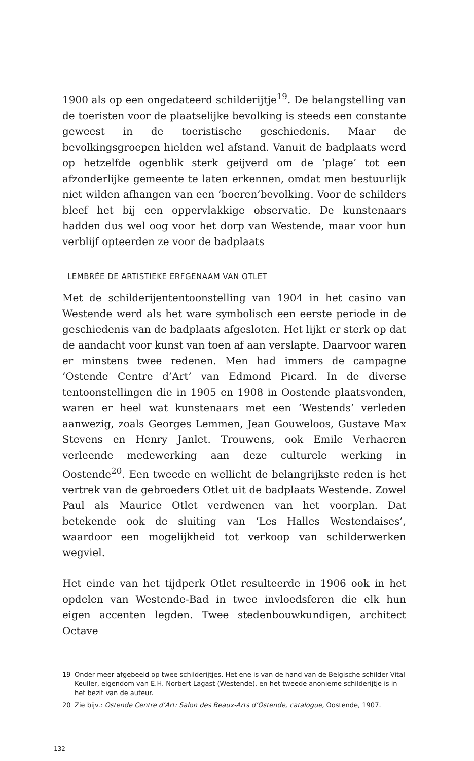1900 als op een ongedateerd schilderijtje<sup>19</sup>. De belangstelling van de toeristen voor de plaatselijke bevolking is steeds een constante geweest in de toeristische geschiedenis. Maar de bevolkingsgroepen hielden wel afstand. Vanuit de badplaats werd op hetzelfde ogenblik sterk geijverd om de ‘plage’ tot een afzonderlijke gemeente te laten erkennen, omdat men bestuurlijk niet wilden afhangen van een ‘boeren’bevolking. Voor de schilders bleef het bij een oppervlakkige observatie. De kunstenaars hadden dus wel oog voor het dorp van Westende, maar voor hun verblijf opteerden ze voor de badplaats
LEMBRÉE DE ARTISTIEKE ERFGENAAM VAN OTLET
Met de schilderijententoonstelling van 1904 in het casino van Westende werd als het ware symbolisch een eerste periode in de geschiedenis van de badplaats afgesloten. Het lijkt er sterk op dat de aandacht voor kunst van toen af aan verslapte. Daarvoor waren er minstens twee redenen. Men had immers de campagne ‘Ostende Centre d’Art’ van Edmond Picard. In de diverse tentoonstellingen die in 1905 en 1908 in Oostende plaatsvonden, waren er heel wat kunstenaars met een ‘Westends’ verleden aanwezig, zoals Georges Lemmen, Jean Gouweloos, Gustave Max Stevens en Henry Janlet. Trouwens, ook Emile Verhaeren verleende medewerking aan deze culturele werking in Oostende<sup>20</sup>. Een tweede en wellicht de belangrijkste reden is het vertrek van de gebroeders Otlet uit de badplaats Westende. Zowel Paul als Maurice Otlet verdwenen van het voorplan. Dat betekende ook de sluiting van ‘Les Halles Westendaises’, waardoor een mogelijkheid tot verkoop van schilderwerken wegviel.
Het einde van het tijdperk Otlet resulteerde in 1906 ook in het opdelen van Westende-Bad in twee invloedsferen die elk hun eigen accenten legden. Twee stedenbouwkundigen, architect Octave
19 Onder meer afgebeeld op twee schilderijtjes. Het ene is van de hand van de Belgische schilder Vital Keuller, eigendom van E.H. Norbert Lagast (Westende), en het tweede anonieme schilderijtje is in het bezit van de auteur.
20 Zie bijv.: Ostende Centre d’Art: Salon des Beaux-Arts d’Ostende, catalogue, Oostende, 1907.
132